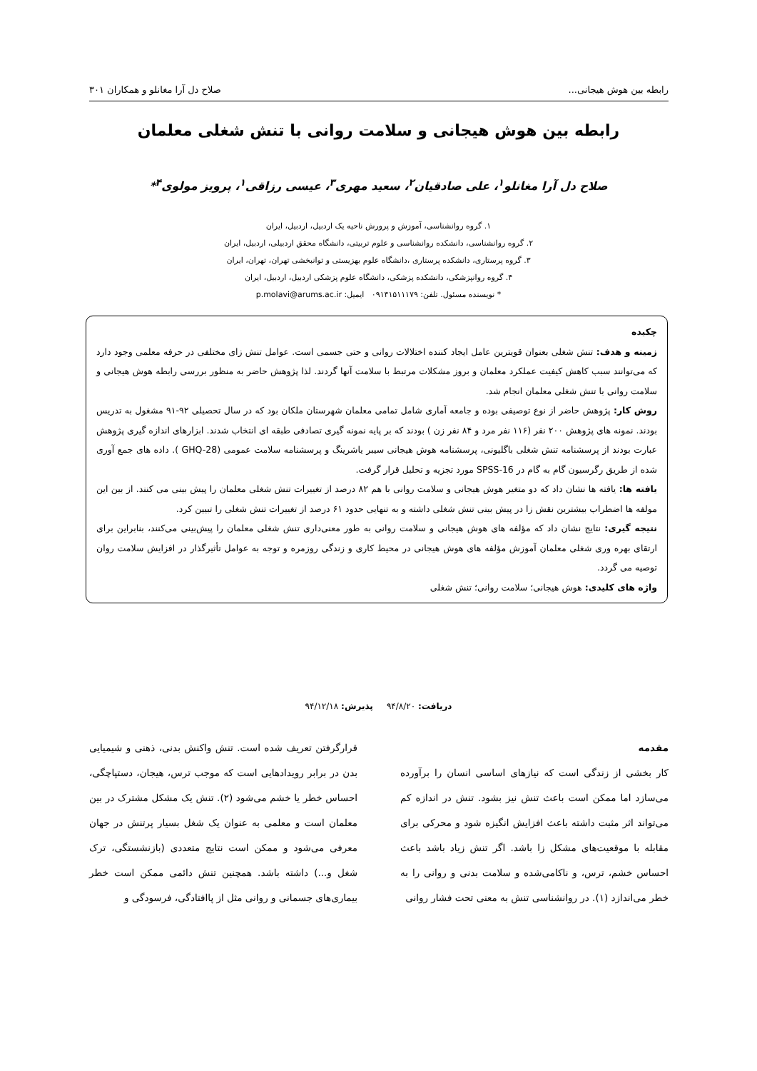رابطه بین هوش هیجانی... صلاح دل آرا مغانلو و همکاران ۳۰۱
رابطه بین هوش هیجانی و سلامت روانی با تنش شغلی معلمان
صلاح دل آرا مغانلو<sup>۱</sup>، علی صادقیان<sup>۲</sup>، سعید مهری<sup>۳</sup>، عیسی رزاقی<sup>۱</sup>، پرویز مولوی<sup>۴</sup>*
۱. گروه روانشناسی، آموزش و پرورش ناحیه یک اردبیل، اردبیل، ایران
۲. گروه روانشناسی، دانشکده روانشناسی و علوم تربیتی، دانشگاه محقق اردبیلی، اردبیل، ایران
۳. گروه پرستاری، دانشکده پرستاری ،دانشگاه علوم بهزیستی و توانبخشی تهران، تهران، ایران
۴. گروه روانپزشکی، دانشکده پزشکی، دانشگاه علوم پزشکی اردبیل، اردبیل، ایران
* نویسنده مسئول. تلفن: ۰۹۱۴۱۵۱۱۱۷۹ ایمیل: p.molavi@arums.ac.ir
چکیده
زمینه و هدف: تنش شغلی بعنوان قویترین عامل ایجاد کننده اختلالات روانی و حتی جسمی است. عوامل تنش زای مختلفی در حرفه معلمی وجود دارد که می‌توانند سبب کاهش کیفیت عملکرد معلمان و بروز مشکلات مرتبط با سلامت آنها گردند. لذا پژوهش حاضر به منظور بررسی رابطه هوش هیجانی و سلامت روانی با تنش شغلی معلمان انجام شد.
روش کار: پژوهش حاضر از نوع توصیفی بوده و جامعه آماری شامل تمامی معلمان شهرستان ملکان بود که در سال تحصیلی ۹۲-۹۱ مشغول به تدریس بودند. نمونه های پژوهش ۲۰۰ نفر (۱۱۶ نفر مرد و ۸۴ نفر زن ) بودند که بر پایه نمونه گیری تصادفی طبقه ای انتخاب شدند. ابزارهای اندازه گیری پژوهش عبارت بودند از پرسشنامه تنش شغلی باگلیونی، پرسشنامه هوش هیجانی سیبر یاشرینگ و پرسشنامه سلامت عمومی (GHQ-28 ). داده های جمع آوری شده از طریق رگرسیون گام به گام در SPSS-16 مورد تجزیه و تحلیل قرار گرفت.
یافته ها: یافته ها نشان داد که دو متغیر هوش هیجانی و سلامت روانی با هم ۸۲ درصد از تغییرات تنش شغلی معلمان را پیش بینی می کنند. از بین این مولفه ها اضطراب بیشترین نقش زا در پیش بینی تنش شغلی داشته و به تنهایی حدود ۶۱ درصد از تغییرات تنش شغلی را تبیین کرد.
نتیجه گیری: نتایج نشان داد که مؤلفه های هوش هیجانی و سلامت روانی به طور معنی‌داری تنش شغلی معلمان را پیش‌بینی می‌کنند، بنابراین برای ارتقای بهره وری شغلی معلمان آموزش مؤلفه های هوش هیجانی در محیط کاری و زندگی روزمره و توجه به عوامل تأثیرگذار در افزایش سلامت روان توصیه می گردد.
واژه های کلیدی: هوش هیجانی؛ سلامت روانی؛ تنش شغلی
دریافت: ۹۴/۸/۲۰ پذیرش: ۹۴/۱۲/۱۸
مقدمه
کار بخشی از زندگی است که نیازهای اساسی انسان را برآورده می‌سازد اما ممکن است باعث تنش نیز بشود. تنش در اندازه کم می‌تواند اثر مثبت داشته باعث افزایش انگیزه شود و محرکی برای مقابله با موقعیت‌های مشکل زا باشد. اگر تنش زیاد باشد باعث احساس خشم، ترس، و ناکامی‌شده و سلامت بدنی و روانی را به خطر می‌اندازد (۱). در روانشناسی تنش به معنی تحت فشار روانی
قرارگرفتن تعریف شده است. تنش واکنش بدنی، ذهنی و شیمیایی بدن در برابر رویدادهایی است که موجب ترس، هیجان، دستپاچگی، احساس خطر یا خشم می‌شود (۲). تنش یک مشکل مشترک در بین معلمان است و معلمی به عنوان یک شغل بسیار پرتنش در جهان معرفی می‌شود و ممکن است نتایج متعددی (بازنشستگی، ترک شغل و...) داشته باشد. همچنین تنش دائمی ممکن است خطر بیماری‌های جسمانی و روانی مثل از پاافتادگی، فرسودگی و